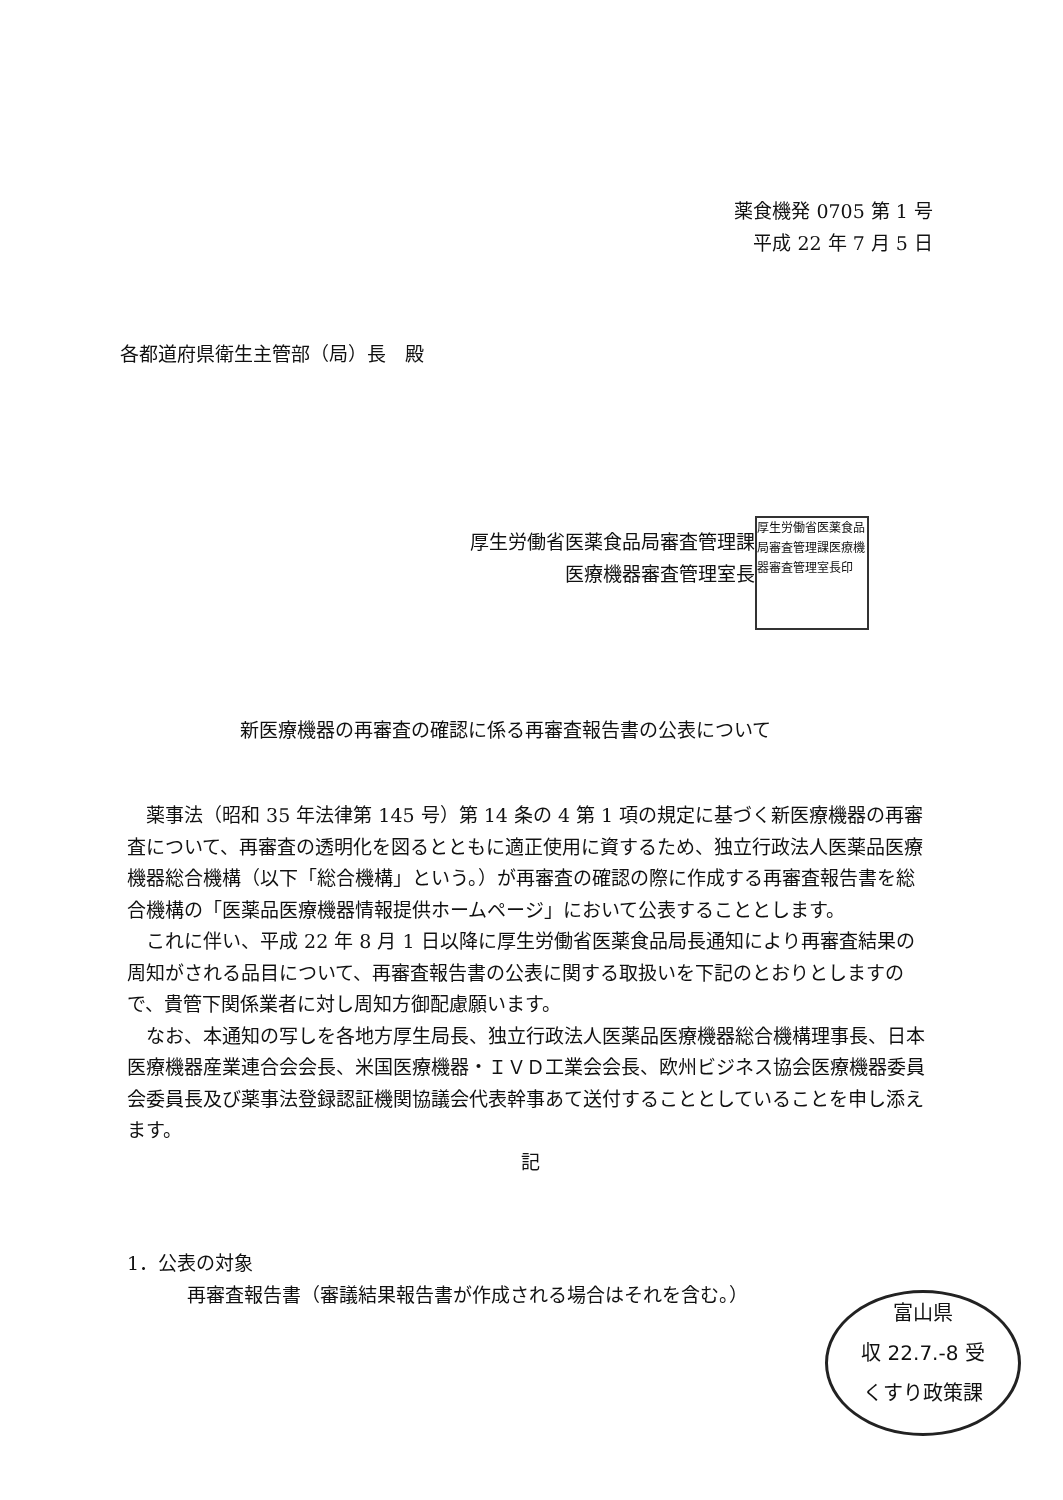薬食機発 0705 第 1 号
平成 22 年 7 月 5 日
各都道府県衛生主管部（局）長　殿
厚生労働省医薬食品局審査管理課
医療機器審査管理室長
厚生労働省医薬食品局審査管理課医療機器審査管理室長印
新医療機器の再審査の確認に係る再審査報告書の公表について
　薬事法（昭和 35 年法律第 145 号）第 14 条の 4 第 1 項の規定に基づく新医療機器の再審査について、再審査の透明化を図るとともに適正使用に資するため、独立行政法人医薬品医療機器総合機構（以下「総合機構」という。）が再審査の確認の際に作成する再審査報告書を総合機構の「医薬品医療機器情報提供ホームページ」において公表することとします。
　これに伴い、平成 22 年 8 月 1 日以降に厚生労働省医薬食品局長通知により再審査結果の周知がされる品目について、再審査報告書の公表に関する取扱いを下記のとおりとしますので、貴管下関係業者に対し周知方御配慮願います。
　なお、本通知の写しを各地方厚生局長、独立行政法人医薬品医療機器総合機構理事長、日本医療機器産業連合会会長、米国医療機器・ＩＶＤ工業会会長、欧州ビジネス協会医療機器委員会委員長及び薬事法登録認証機関協議会代表幹事あて送付することとしていることを申し添えます。
記
1．公表の対象
再審査報告書（審議結果報告書が作成される場合はそれを含む。）
富山県
収 22.7.-8 受
くすり政策課